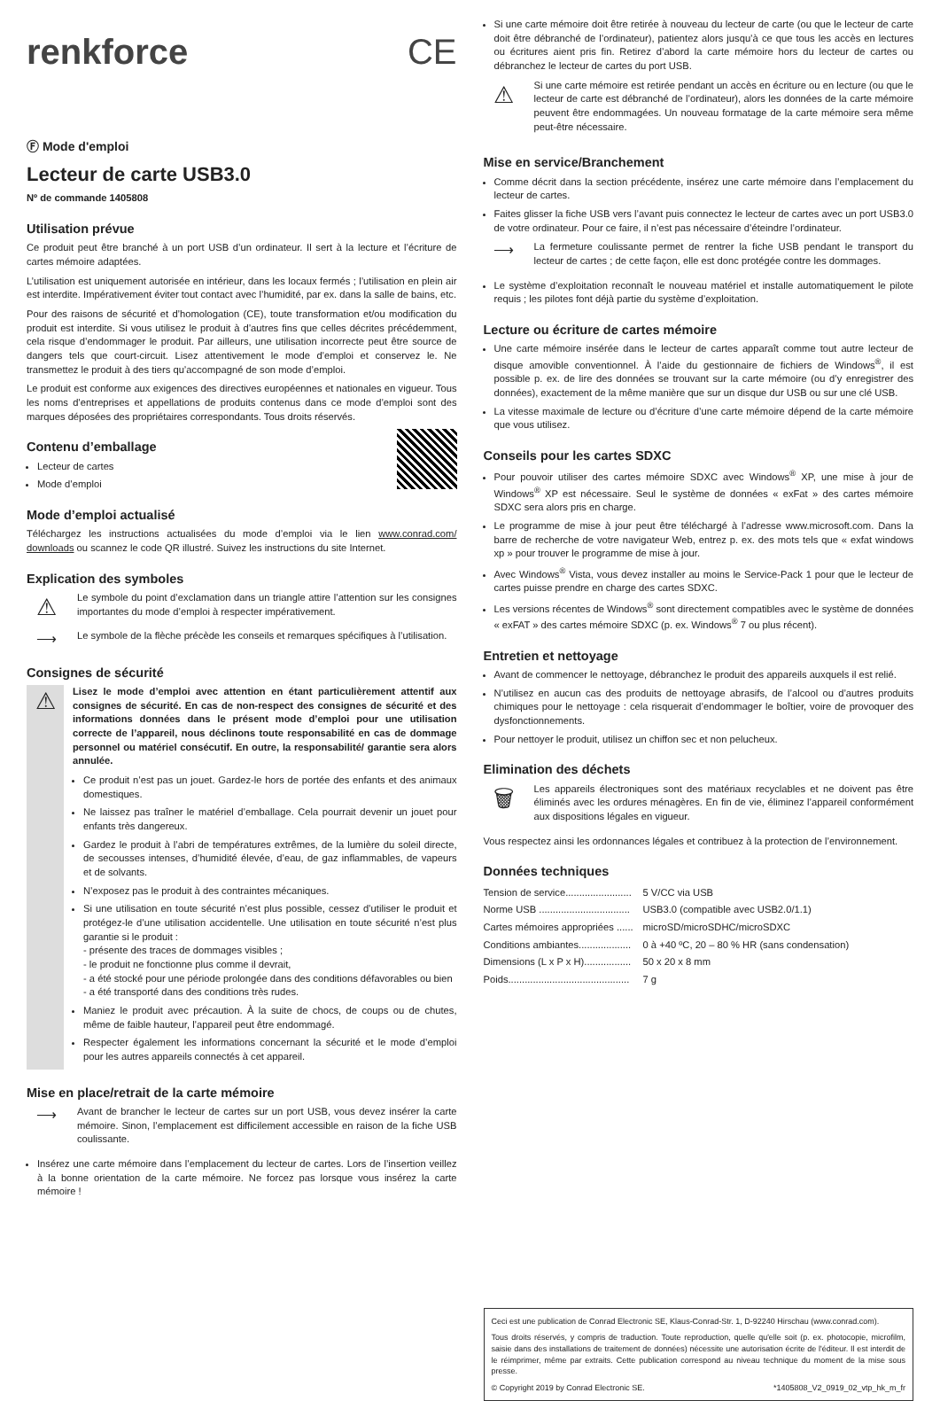renkforce CE
Ⓕ Mode d'emploi
Lecteur de carte USB3.0
Nº de commande 1405808
Utilisation prévue
Ce produit peut être branché à un port USB d’un ordinateur. Il sert à la lecture et l’écriture de cartes mémoire adaptées.
L’utilisation est uniquement autorisée en intérieur, dans les locaux fermés ; l’utilisation en plein air est interdite. Impérativement éviter tout contact avec l’humidité, par ex. dans la salle de bains, etc.
Pour des raisons de sécurité et d’homologation (CE), toute transformation et/ou modification du produit est interdite. Si vous utilisez le produit à d’autres fins que celles décrites précédemment, cela risque d’endommager le produit. Par ailleurs, une utilisation incorrecte peut être source de dangers tels que court-circuit. Lisez attentivement le mode d’emploi et conservez le. Ne transmettez le produit à des tiers qu’accompagné de son mode d’emploi.
Le produit est conforme aux exigences des directives européennes et nationales en vigueur. Tous les noms d’entreprises et appellations de produits contenus dans ce mode d’emploi sont des marques déposées des propriétaires correspondants. Tous droits réservés.
Contenu d’emballage
Lecteur de cartes
Mode d’emploi
Mode d’emploi actualisé
Téléchargez les instructions actualisées du mode d’emploi via le lien www.conrad.com/ downloads ou scannez le code QR illustré. Suivez les instructions du site Internet.
Explication des symboles
⚠
Le symbole du point d’exclamation dans un triangle attire l’attention sur les consignes importantes du mode d’emploi à respecter impérativement.
⟶
Le symbole de la flèche précède les conseils et remarques spécifiques à l’utilisation.
Consignes de sécurité
⚠
Lisez le mode d’emploi avec attention en étant particulièrement attentif aux consignes de sécurité. En cas de non-respect des consignes de sécurité et des informations données dans le présent mode d’emploi pour une utilisation correcte de l’appareil, nous déclinons toute responsabilité en cas de dommage personnel ou matériel consécutif. En outre, la responsabilité/ garantie sera alors annulée.
Ce produit n’est pas un jouet. Gardez-le hors de portée des enfants et des animaux domestiques.
Ne laissez pas traîner le matériel d’emballage. Cela pourrait devenir un jouet pour enfants très dangereux.
Gardez le produit à l’abri de températures extrêmes, de la lumière du soleil directe, de secousses intenses, d’humidité élevée, d’eau, de gaz inflammables, de vapeurs et de solvants.
N’exposez pas le produit à des contraintes mécaniques.
Si une utilisation en toute sécurité n’est plus possible, cessez d’utiliser le produit et protégez-le d’une utilisation accidentelle. Une utilisation en toute sécurité n’est plus garantie si le produit :
- présente des traces de dommages visibles ;
- le produit ne fonctionne plus comme il devrait,
- a été stocké pour une période prolongée dans des conditions défavorables ou bien
- a été transporté dans des conditions très rudes.
Maniez le produit avec précaution. À la suite de chocs, de coups ou de chutes, même de faible hauteur, l’appareil peut être endommagé.
Respecter également les informations concernant la sécurité et le mode d’emploi pour les autres appareils connectés à cet appareil.
Mise en place/retrait de la carte mémoire
⟶
Avant de brancher le lecteur de cartes sur un port USB, vous devez insérer la carte mémoire. Sinon, l’emplacement est difficilement accessible en raison de la fiche USB coulissante.
Insérez une carte mémoire dans l’emplacement du lecteur de cartes. Lors de l’insertion veillez à la bonne orientation de la carte mémoire. Ne forcez pas lorsque vous insérez la carte mémoire !
Si une carte mémoire doit être retirée à nouveau du lecteur de carte (ou que le lecteur de carte doit être débranché de l’ordinateur), patientez alors jusqu’à ce que tous les accès en lectures ou écritures aient pris fin. Retirez d’abord la carte mémoire hors du lecteur de cartes ou débranchez le lecteur de cartes du port USB.
⚠
Si une carte mémoire est retirée pendant un accès en écriture ou en lecture (ou que le lecteur de carte est débranché de l’ordinateur), alors les données de la carte mémoire peuvent être endommagées. Un nouveau formatage de la carte mémoire sera même peut-être nécessaire.
Mise en service/Branchement
Comme décrit dans la section précédente, insérez une carte mémoire dans l’emplacement du lecteur de cartes.
Faites glisser la fiche USB vers l’avant puis connectez le lecteur de cartes avec un port USB3.0 de votre ordinateur. Pour ce faire, il n’est pas nécessaire d’éteindre l’ordinateur.
⟶
La fermeture coulissante permet de rentrer la fiche USB pendant le transport du lecteur de cartes ; de cette façon, elle est donc protégée contre les dommages.
Le système d’exploitation reconnaît le nouveau matériel et installe automatiquement le pilote requis ; les pilotes font déjà partie du système d’exploitation.
Lecture ou écriture de cartes mémoire
Une carte mémoire insérée dans le lecteur de cartes apparaît comme tout autre lecteur de disque amovible conventionnel. À l’aide du gestionnaire de fichiers de Windows<sup>®</sup>, il est possible p. ex. de lire des données se trouvant sur la carte mémoire (ou d’y enregistrer des données), exactement de la même manière que sur un disque dur USB ou sur une clé USB.
La vitesse maximale de lecture ou d’écriture d’une carte mémoire dépend de la carte mémoire que vous utilisez.
Conseils pour les cartes SDXC
Pour pouvoir utiliser des cartes mémoire SDXC avec Windows<sup>®</sup> XP, une mise à jour de Windows<sup>®</sup> XP est nécessaire. Seul le système de données « exFat » des cartes mémoire SDXC sera alors pris en charge.
Le programme de mise à jour peut être téléchargé à l’adresse www.microsoft.com. Dans la barre de recherche de votre navigateur Web, entrez p. ex. des mots tels que « exfat windows xp » pour trouver le programme de mise à jour.
Avec Windows<sup>®</sup> Vista, vous devez installer au moins le Service-Pack 1 pour que le lecteur de cartes puisse prendre en charge des cartes SDXC.
Les versions récentes de Windows<sup>®</sup> sont directement compatibles avec le système de données « exFAT » des cartes mémoire SDXC (p. ex. Windows<sup>®</sup> 7 ou plus récent).
Entretien et nettoyage
Avant de commencer le nettoyage, débranchez le produit des appareils auxquels il est relié.
N’utilisez en aucun cas des produits de nettoyage abrasifs, de l’alcool ou d’autres produits chimiques pour le nettoyage : cela risquerait d’endommager le boîtier, voire de provoquer des dysfonctionnements.
Pour nettoyer le produit, utilisez un chiffon sec et non pelucheux.
Elimination des déchets
🗑
Les appareils électroniques sont des matériaux recyclables et ne doivent pas être éliminés avec les ordures ménagères. En fin de vie, éliminez l’appareil conformément aux dispositions légales en vigueur.
Vous respectez ainsi les ordonnances légales et contribuez à la protection de l’environnement.
Données techniques
| Tension de service........................ | 5 V/CC via USB |
| Norme USB ................................. | USB3.0 (compatible avec USB2.0/1.1) |
| Cartes mémoires appropriées ...... | microSD/microSDHC/microSDXC |
| Conditions ambiantes................... | 0 à +40 ºC, 20 – 80 % HR (sans condensation) |
| Dimensions (L x P x H)................. | 50 x 20 x 8 mm |
| Poids............................................ | 7 g |
Ceci est une publication de Conrad Electronic SE, Klaus-Conrad-Str. 1, D-92240 Hirschau (www.conrad.com).
Tous droits réservés, y compris de traduction. Toute reproduction, quelle qu'elle soit (p. ex. photocopie, microfilm, saisie dans des installations de traitement de données) nécessite une autorisation écrite de l'éditeur. Il est interdit de le réimprimer, même par extraits. Cette publication correspond au niveau technique du moment de la mise sous presse.
© Copyright 2019 by Conrad Electronic SE. *1405808_V2_0919_02_vtp_hk_m_fr